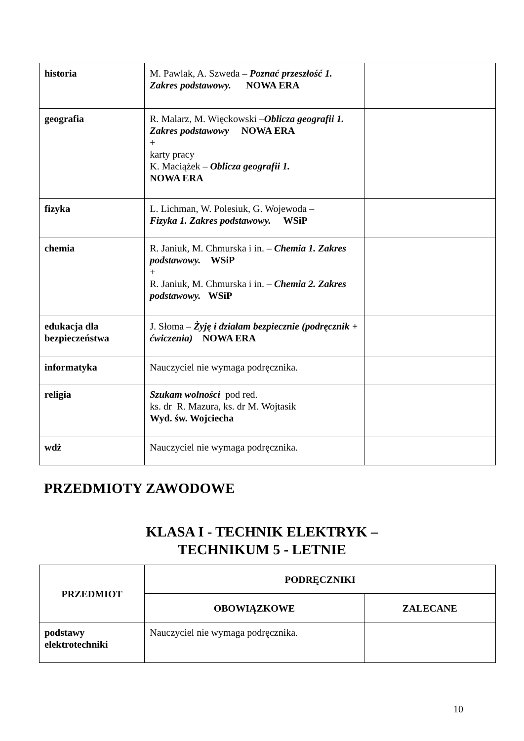| historia | M. Pawlak, A. Szweda – Poznać przeszłość 1. Zakres podstawowy. NOWA ERA | |
| geografia | R. Malarz, M. Więckowski – Oblicza geografii 1. Zakres podstawowy NOWA ERA + karty pracy K. Maciążek – Oblicza geografii 1. NOWA ERA | |
| fizyka | L. Lichman, W. Polesiuk, G. Wojewoda – Fizyka 1. Zakres podstawowy. WSiP | |
| chemia | R. Janiuk, M. Chmurska i in. – Chemia 1. Zakres podstawowy. WSiP + R. Janiuk, M. Chmurska i in. – Chemia 2. Zakres podstawowy. WSiP | |
| edukacja dla bezpieczeństwa | J. Słoma – Żyję i działam bezpiecznie (podręcznik + ćwiczenia) NOWA ERA | |
| informatyka | Nauczyciel nie wymaga podręcznika. | |
| religia | Szukam wolności pod red. ks. dr R. Mazura, ks. dr M. Wojtasik Wyd. św. Wojciecha | |
| wdż | Nauczyciel nie wymaga podręcznika. | |
PRZEDMIOTY ZAWODOWE
KLASA I - TECHNIK ELEKTRYK –
TECHNIKUM 5 - LETNIE
| PRZEDMIOT | PODRĘCZNIKI | |
| --- | --- | --- |
| | OBOWIĄZKOWE | ZALECANE |
| podstawy elektrotechniki | Nauczyciel nie wymaga podręcznika. | |
10